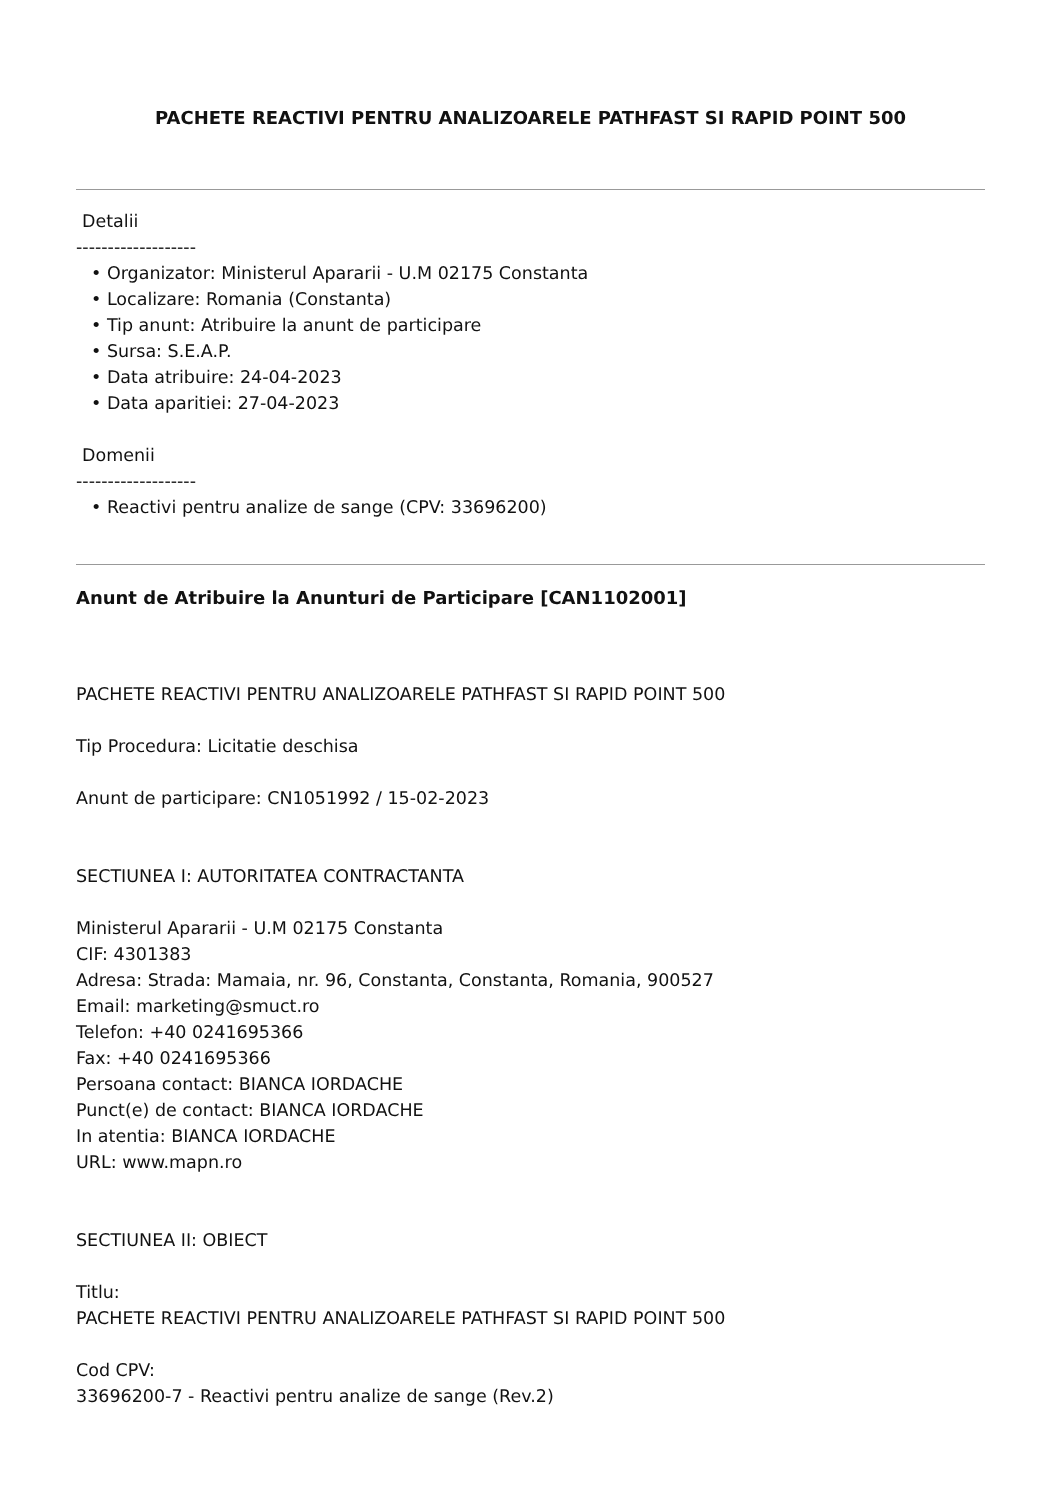PACHETE REACTIVI PENTRU ANALIZOARELE PATHFAST SI RAPID POINT 500
Detalii
-------------------
• Organizator: Ministerul Apararii - U.M 02175 Constanta
• Localizare: Romania (Constanta)
• Tip anunt: Atribuire la anunt de participare
• Sursa: S.E.A.P.
• Data atribuire: 24-04-2023
• Data aparitiei: 27-04-2023
Domenii
-------------------
• Reactivi pentru analize de sange (CPV: 33696200)
Anunt de Atribuire la Anunturi de Participare [CAN1102001]
PACHETE REACTIVI PENTRU ANALIZOARELE PATHFAST SI RAPID POINT 500
Tip Procedura: Licitatie deschisa
Anunt de participare: CN1051992 / 15-02-2023
SECTIUNEA I: AUTORITATEA CONTRACTANTA
Ministerul Apararii - U.M 02175 Constanta
CIF: 4301383
Adresa: Strada: Mamaia, nr. 96, Constanta, Constanta, Romania, 900527
Email: marketing@smuct.ro
Telefon: +40 0241695366
Fax: +40 0241695366
Persoana contact: BIANCA IORDACHE
Punct(e) de contact: BIANCA IORDACHE
In atentia: BIANCA IORDACHE
URL: www.mapn.ro
SECTIUNEA II: OBIECT
Titlu:
PACHETE REACTIVI PENTRU ANALIZOARELE PATHFAST SI RAPID POINT 500
Cod CPV:
33696200-7 - Reactivi pentru analize de sange (Rev.2)